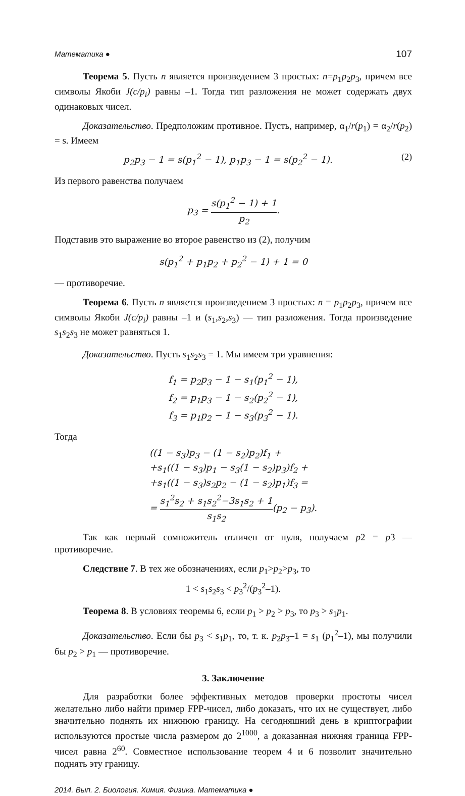Математика ● 107
Теорема 5. Пусть n является произведением 3 простых: n=p<sub>1</sub>p<sub>2</sub>p<sub>3</sub>, причем все символы Якоби J(c/p<sub>i</sub>) равны –1. Тогда тип разложения не может содержать двух одинаковых чисел.
Доказательство. Предположим противное. Пусть, например, α<sub>1</sub>/r(p<sub>1</sub>) = α<sub>2</sub>/r(p<sub>2</sub>) = s. Имеем
p<sub>2</sub>p<sub>3</sub> − 1 = s(p<sub>1</sub><sup>2</sup> − 1), p<sub>1</sub>p<sub>3</sub> − 1 = s(p<sub>2</sub><sup>2</sup> − 1). (2)
Из первого равенства получаем
p<sub>3</sub> = s(p<sub>1</sub><sup>2</sup> − 1) + 1 p<sub>2</sub>.
Подставив это выражение во второе равенство из (2), получим
s(p<sub>1</sub><sup>2</sup> + p<sub>1</sub>p<sub>2</sub> + p<sub>2</sub><sup>2</sup> − 1) + 1 = 0
— противоречие.
Теорема 6. Пусть n является произведением 3 простых: n = p<sub>1</sub>p<sub>2</sub>p<sub>3</sub>, причем все символы Якоби J(c/p<sub>i</sub>) равны –1 и (s<sub>1</sub>,s<sub>2</sub>,s<sub>3</sub>) — тип разложения. Тогда произведение s<sub>1</sub>s<sub>2</sub>s<sub>3</sub> не может равняться 1.
Доказательство. Пусть s<sub>1</sub>s<sub>2</sub>s<sub>3</sub> = 1. Мы имеем три уравнения:
f<sub>1</sub> = p<sub>2</sub>p<sub>3</sub> − 1 − s<sub>1</sub>(p<sub>1</sub><sup>2</sup> − 1),
f<sub>2</sub> = p<sub>1</sub>p<sub>3</sub> − 1 − s<sub>2</sub>(p<sub>2</sub><sup>2</sup> − 1),
f<sub>3</sub> = p<sub>1</sub>p<sub>2</sub> − 1 − s<sub>3</sub>(p<sub>3</sub><sup>2</sup> − 1).
Тогда
((1 − s<sub>3</sub>)p<sub>3</sub> − (1 − s<sub>2</sub>)p<sub>2</sub>)f<sub>1</sub> +
+s<sub>1</sub>((1 − s<sub>3</sub>)p<sub>1</sub> − s<sub>3</sub>(1 − s<sub>2</sub>)p<sub>3</sub>)f<sub>2</sub> +
+s<sub>1</sub>((1 − s<sub>3</sub>)s<sub>2</sub>p<sub>2</sub> − (1 − s<sub>2</sub>)p<sub>1</sub>)f<sub>3</sub> =
= s<sub>1</sub><sup>2</sup>s<sub>2</sub> + s<sub>1</sub>s<sub>2</sub><sup>2</sup>−3s<sub>1</sub>s<sub>2</sub> + 1 s<sub>1</sub>s<sub>2</sub>(p<sub>2</sub> − p<sub>3</sub>).
Так как первый сомножитель отличен от нуля, получаем p2 = p3 — противоречие.
Следствие 7. В тех же обозначениях, если p<sub>1</sub>>p<sub>2</sub>>p<sub>3</sub>, то
1 < s<sub>1</sub>s<sub>2</sub>s<sub>3</sub> < p<sub>3</sub><sup>2</sup>/(p<sub>3</sub><sup>2</sup>–1).
Теорема 8. В условиях теоремы 6, если p<sub>1</sub> > p<sub>2</sub> > p<sub>3</sub>, то p<sub>3</sub> > s<sub>1</sub>p<sub>1</sub>.
Доказательство. Если бы p<sub>3</sub> < s<sub>1</sub>p<sub>1</sub>, то, т. к. p<sub>2</sub>p<sub>3</sub>–1 = s<sub>1</sub> (p<sub>1</sub><sup>2</sup>–1), мы получили бы p<sub>2</sub> > p<sub>1</sub> — противоречие.
3. Заключение
Для разработки более эффективных методов проверки простоты чисел желательно либо найти пример FPP-чисел, либо доказать, что их не существует, либо значительно поднять их нижнюю границу. На сегодняшний день в криптографии используются простые числа размером до 2<sup>1000</sup>, а доказанная нижняя граница FPP-чисел равна 2<sup>60</sup>. Совместное использование теорем 4 и 6 позволит значительно поднять эту границу.
2014. Вып. 2. Биология. Химия. Физика. Математика ●